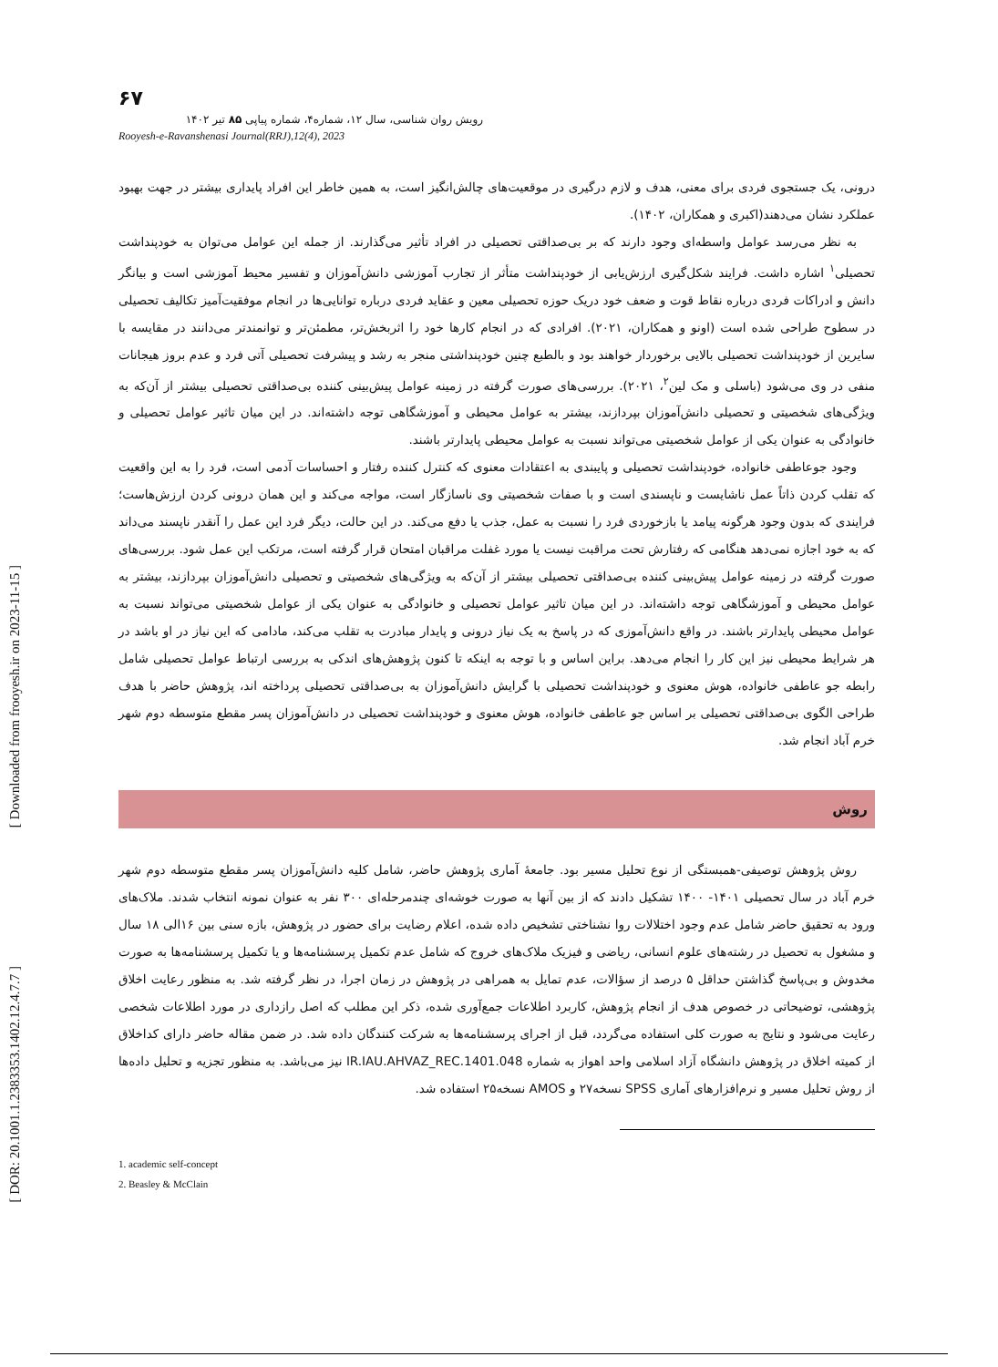[ Downloaded from frooyesh.ir on 2023-11-15 ]
[ DOR: 20.1001.1.2383353.1402.12.4.7.7 ]
۶۷
رویش روان شناسی، سال ۱۲، شماره۴، شماره پیاپی ۸۵ تیر ۱۴۰۲
Rooyesh-e-Ravanshenasi Journal(RRJ),12(4), 2023
درونی، یک جستجوی فردی برای معنی، هدف و لازم درگیری در موقعیت‌های چالش‌انگیز است، به همین خاطر این افراد پایداری بیشتر در جهت بهبود عملکرد نشان می‌دهند(اکبری و همکاران، ۱۴۰۲).
به نظر می‌رسد عوامل واسطه‌ای وجود دارند که بر بی‌صداقتی تحصیلی در افراد تأثیر می‌گذارند. از جمله این عوامل می‌توان به خودپنداشت تحصیلی<sup>۱</sup> اشاره داشت. فرایند شکل‌گیری ارزش‌یابی از خودپنداشت متأثر از تجارب آموزشی دانش‌آموزان و تفسیر محیط آموزشی است و بیانگر دانش و ادراکات فردی درباره نقاط قوت و ضعف خود دریک حوزه تحصیلی معین و عقاید فردی درباره توانایی‌ها در انجام موفقیت‌آمیز تکالیف تحصیلی در سطوح طراحی شده است (اونو و همکاران، ۲۰۲۱). افرادی که در انجام کارها خود را اثربخش‌تر، مطمئن‌تر و توانمندتر می‌دانند در مقایسه با سایرین از خودپنداشت تحصیلی بالایی برخوردار خواهند بود و بالطبع چنین خودپنداشتی منجر به رشد و پیشرفت تحصیلی آتی فرد و عدم بروز هیجانات منفی در وی می‌شود (باسلی و مک لین<sup>۲</sup>، ۲۰۲۱). بررسی‌های صورت گرفته در زمینه عوامل پیش‌بینی کننده بی‌صداقتی تحصیلی بیشتر از آن‌که به ویژگی‌های شخصیتی و تحصیلی دانش‌آموزان بپردازند، بیشتر به عوامل محیطی و آموزشگاهی توجه داشته‌اند. در این میان تاثیر عوامل تحصیلی و خانوادگی به عنوان یکی از عوامل شخصیتی می‌تواند نسبت به عوامل محیطی پایدارتر باشند.
وجود جوعاطفی خانواده، خودپنداشت تحصیلی و پایبندی به اعتقادات معنوی که کنترل کننده رفتار و احساسات آدمی است، فرد را به این واقعیت که تقلب کردن ذاتاً عمل ناشایست و ناپسندی است و با صفات شخصیتی وی ناسازگار است، مواجه می‌کند و این همان درونی کردن ارزش‌هاست؛ فرایندی که بدون وجود هرگونه پیامد یا بازخوردی فرد را نسبت به عمل، جذب یا دفع می‌کند. در این حالت، دیگر فرد این عمل را آنقدر ناپسند می‌داند که به خود اجازه نمی‌دهد هنگامی که رفتارش تحت مراقبت نیست یا مورد غفلت مراقبان امتحان قرار گرفته است، مرتکب این عمل شود. بررسی‌های صورت گرفته در زمینه عوامل پیش‌بینی کننده بی‌صداقتی تحصیلی بیشتر از آن‌که به ویژگی‌های شخصیتی و تحصیلی دانش‌آموزان بپردازند، بیشتر به عوامل محیطی و آموزشگاهی توجه داشته‌اند. در این میان تاثیر عوامل تحصیلی و خانوادگی به عنوان یکی از عوامل شخصیتی می‌تواند نسبت به عوامل محیطی پایدارتر باشند. در واقع دانش‌آموزی که در پاسخ به یک نیاز درونی و پایدار مبادرت به تقلب می‌کند، مادامی که این نیاز در او باشد در هر شرایط محیطی نیز این کار را انجام می‌دهد. براین اساس و با توجه به اینکه تا کنون پژوهش‌های اندکی به بررسی ارتباط عوامل تحصیلی شامل رابطه جو عاطفی خانواده، هوش معنوی و خودپنداشت تحصیلی با گرایش دانش‌آموزان به بی‌صداقتی تحصیلی پرداخته اند، پژوهش حاضر با هدف طراحی الگوی بی‌صداقتی تحصیلی بر اساس جو عاطفی خانواده، هوش معنوی و خودپنداشت تحصیلی در دانش‌آموزان پسر مقطع متوسطه دوم شهر خرم آباد انجام شد.
روش
روش پژوهش توصیفی-همبستگی از نوع تحلیل مسیر بود. جامعهٔ آماری پژوهش حاضر، شامل کلیه دانش‌آموزان پسر مقطع متوسطه دوم شهر خرم آباد در سال تحصیلی ۱۴۰۱- ۱۴۰۰ تشکیل دادند که از بین آنها به صورت خوشه‌ای چندمرحله‌ای ۳۰۰ نفر به عنوان نمونه انتخاب شدند. ملاک‌های ورود به تحقیق حاضر شامل عدم وجود اختلالات روا نشناختی تشخیص داده شده، اعلام رضایت برای حضور در پژوهش، بازه سنی بین ۱۶الی ۱۸ سال و مشغول به تحصیل در رشته‌های علوم انسانی، ریاضی و فیزیک ملاک‌های خروج که شامل عدم تکمیل پرسشنامه‌ها و یا تکمیل پرسشنامه‌ها به صورت مخدوش و بی‌پاسخ گذاشتن حداقل ۵ درصد از سؤالات، عدم تمایل به همراهی در پژوهش در زمان اجرا، در نظر گرفته شد. به منظور رعایت اخلاق پژوهشی، توضیحاتی در خصوص هدف از انجام پژوهش، کاربرد اطلاعات جمع‌آوری شده، ذکر این مطلب که اصل رازداری در مورد اطلاعات شخصی رعایت می‌شود و نتایج به صورت کلی استفاده می‌گردد، قبل از اجرای پرسشنامه‌ها به شرکت کنندگان داده شد. در ضمن مقاله حاضر دارای کداخلاق از کمیته اخلاق در پژوهش دانشگاه آزاد اسلامی واحد اهواز به شماره IR.IAU.AHVAZ_REC.1401.048 نیز می‌باشد. به منظور تجزیه و تحلیل داده‌ها از روش تحلیل مسیر و نرم‌افزارهای آماری SPSS نسخه۲۷ و AMOS نسخه۲۵ استفاده شد.
1. academic self-concept
2. Beasley & McClain